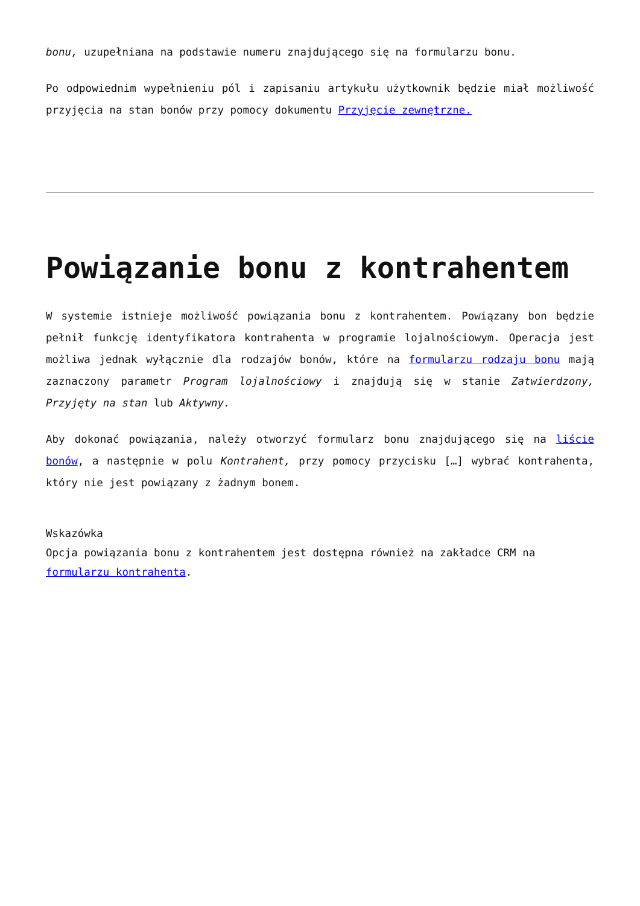bonu, uzupełniana na podstawie numeru znajdującego się na formularzu bonu.
Po odpowiednim wypełnieniu pól i zapisaniu artykułu użytkownik będzie miał możliwość przyjęcia na stan bonów przy pomocy dokumentu Przyjęcie zewnętrzne.
Powiązanie bonu z kontrahentem
W systemie istnieje możliwość powiązania bonu z kontrahentem. Powiązany bon będzie pełnił funkcję identyfikatora kontrahenta w programie lojalnościowym. Operacja jest możliwa jednak wyłącznie dla rodzajów bonów, które na formularzu rodzaju bonu mają zaznaczony parametr Program lojalnościowy i znajdują się w stanie Zatwierdzony, Przyjęty na stan lub Aktywny.
Aby dokonać powiązania, należy otworzyć formularz bonu znajdującego się na liście bonów, a następnie w polu Kontrahent, przy pomocy przycisku […] wybrać kontrahenta, który nie jest powiązany z żadnym bonem.
Wskazówka
Opcja powiązania bonu z kontrahentem jest dostępna również na zakładce CRM na formularzu kontrahenta.